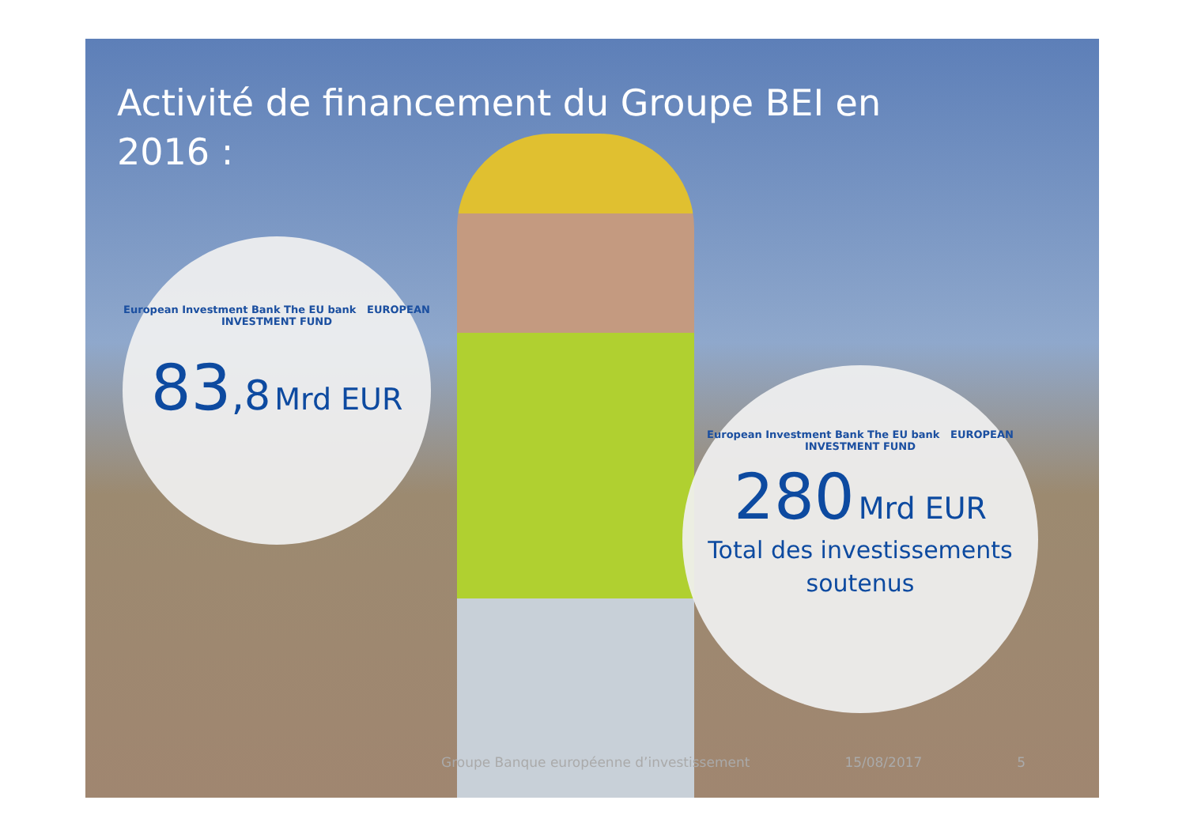Activité de financement du Groupe BEI en 2016 :
European Investment Bank The EU bank EUROPEAN INVESTMENT FUND
83,8 Mrd EUR
European Investment Bank The EU bank EUROPEAN INVESTMENT FUND
280 Mrd EUR
Total des investissements
soutenus
Groupe Banque européenne d’investissement 15/08/2017 5